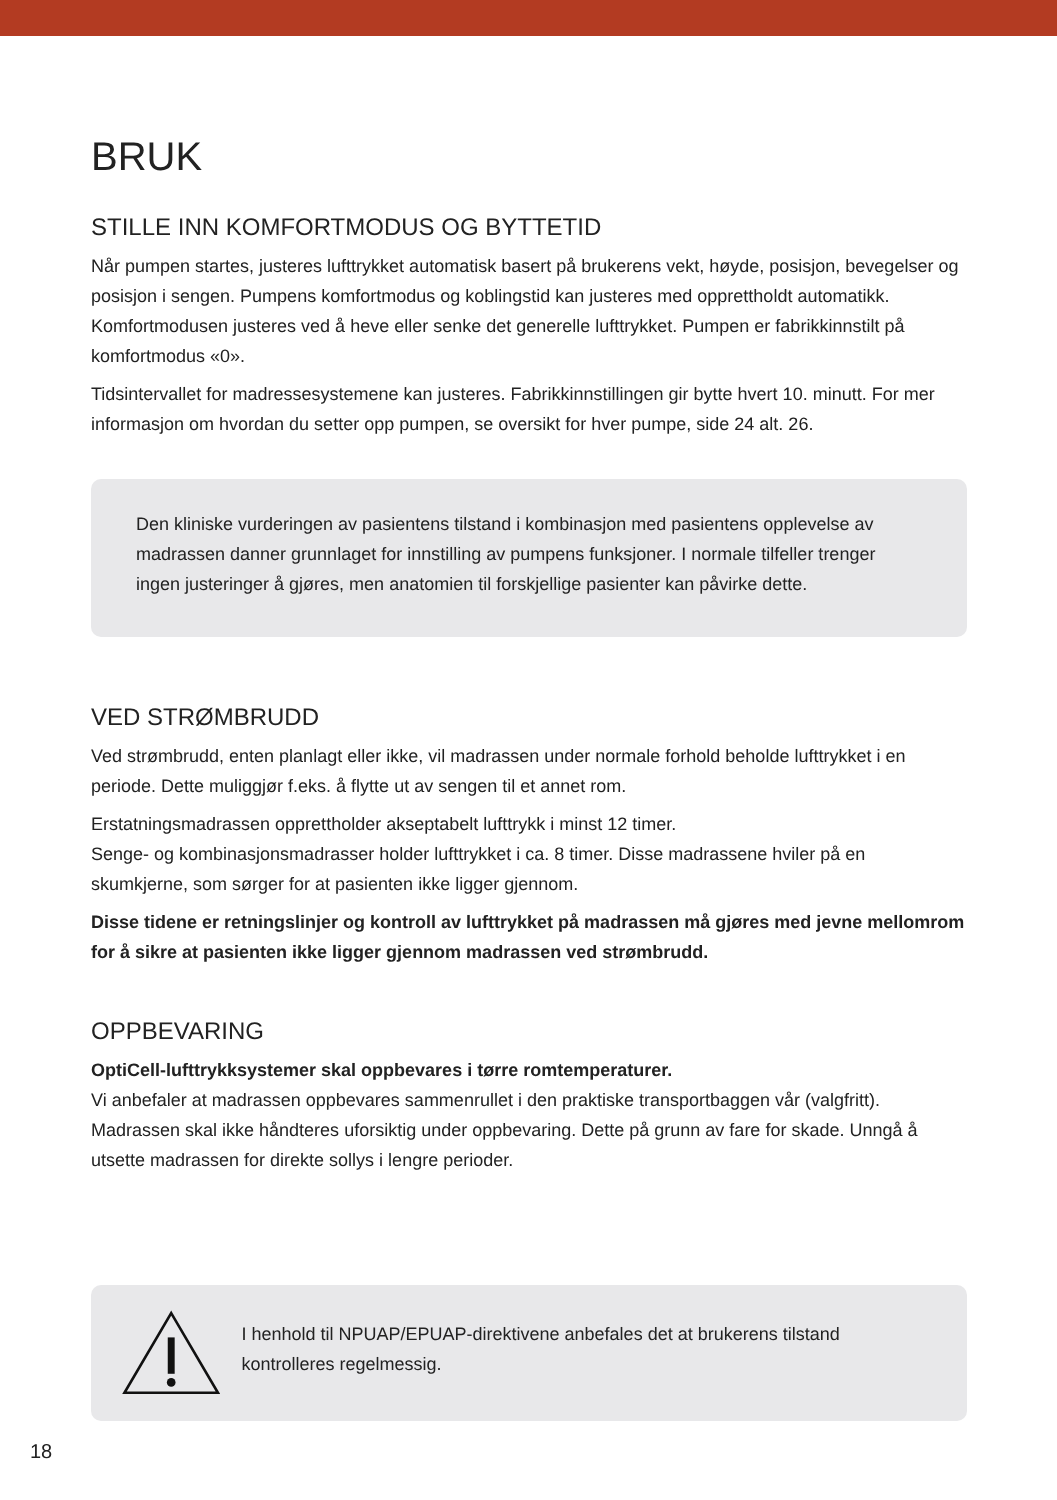BRUK
STILLE INN KOMFORTMODUS OG BYTTETID
Når pumpen startes, justeres lufttrykket automatisk basert på brukerens vekt, høyde, posisjon, bevegelser og posisjon i sengen. Pumpens komfortmodus og koblingstid kan justeres med opprettholdt automatikk. Komfortmodusen justeres ved å heve eller senke det generelle lufttrykket. Pumpen er fabrikkinnstilt på komfortmodus «0».
Tidsintervallet for madressesystemene kan justeres. Fabrikkinnstillingen gir bytte hvert 10. minutt. For mer informasjon om hvordan du setter opp pumpen, se oversikt for hver pumpe, side 24 alt. 26.
Den kliniske vurderingen av pasientens tilstand i kombinasjon med pasientens opplevelse av madrassen danner grunnlaget for innstilling av pumpens funksjoner. I normale tilfeller trenger ingen justeringer å gjøres, men anatomien til forskjellige pasienter kan påvirke dette.
VED STRØMBRUDD
Ved strømbrudd, enten planlagt eller ikke, vil madrassen under normale forhold beholde lufttrykket i en periode. Dette muliggjør f.eks. å flytte ut av sengen til et annet rom.
Erstatningsmadrassen opprettholder akseptabelt lufttrykk i minst 12 timer.
Senge- og kombinasjonsmadrasser holder lufttrykket i ca. 8 timer. Disse madrassene hviler på en skumkjerne, som sørger for at pasienten ikke ligger gjennom.
Disse tidene er retningslinjer og kontroll av lufttrykket på madrassen må gjøres med jevne mellomrom for å sikre at pasienten ikke ligger gjennom madrassen ved strømbrudd.
OPPBEVARING
OptiCell-lufttrykksystemer skal oppbevares i tørre romtemperaturer.
Vi anbefaler at madrassen oppbevares sammenrullet i den praktiske transportbaggen vår (valgfritt). Madrassen skal ikke håndteres uforsiktig under oppbevaring. Dette på grunn av fare for skade. Unngå å utsette madrassen for direkte sollys i lengre perioder.
I henhold til NPUAP/EPUAP-direktivene anbefales det at brukerens tilstand kontrolleres regelmessig.
18